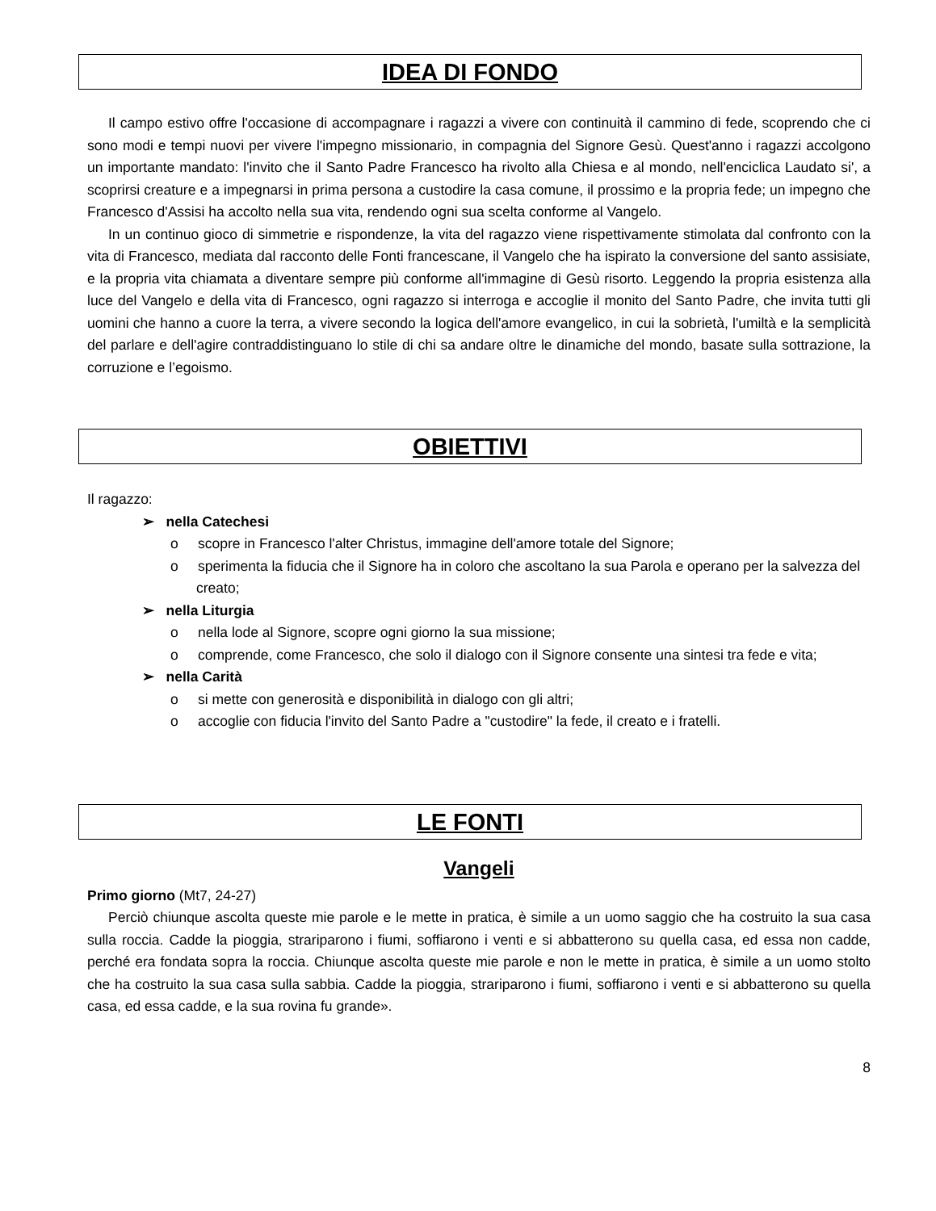IDEA DI FONDO
Il campo estivo offre l'occasione di accompagnare i ragazzi a vivere con continuità il cammino di fede, scoprendo che ci sono modi e tempi nuovi per vivere l'impegno missionario, in compagnia del Signore Gesù. Quest'anno i ragazzi accolgono un importante mandato: l'invito che il Santo Padre Francesco ha rivolto alla Chiesa e al mondo, nell'enciclica Laudato si', a scoprirsi creature e a impegnarsi in prima persona a custodire la casa comune, il prossimo e la propria fede; un impegno che Francesco d'Assisi ha accolto nella sua vita, rendendo ogni sua scelta conforme al Vangelo.
In un continuo gioco di simmetrie e rispondenze, la vita del ragazzo viene rispettivamente stimolata dal confronto con la vita di Francesco, mediata dal racconto delle Fonti francescane, il Vangelo che ha ispirato la conversione del santo assisiate, e la propria vita chiamata a diventare sempre più conforme all'immagine di Gesù risorto. Leggendo la propria esistenza alla luce del Vangelo e della vita di Francesco, ogni ragazzo si interroga e accoglie il monito del Santo Padre, che invita tutti gli uomini che hanno a cuore la terra, a vivere secondo la logica dell'amore evangelico, in cui la sobrietà, l'umiltà e la semplicità del parlare e dell'agire contraddistinguano lo stile di chi sa andare oltre le dinamiche del mondo, basate sulla sottrazione, la corruzione e l’egoismo.
OBIETTIVI
Il ragazzo:
➢ nella Catechesi
o scopre in Francesco l'alter Christus, immagine dell'amore totale del Signore;
o sperimenta la fiducia che il Signore ha in coloro che ascoltano la sua Parola e operano per la salvezza del creato;
➢ nella Liturgia
o nella lode al Signore, scopre ogni giorno la sua missione;
o comprende, come Francesco, che solo il dialogo con il Signore consente una sintesi tra fede e vita;
➢ nella Carità
o si mette con generosità e disponibilità in dialogo con gli altri;
o accoglie con fiducia l'invito del Santo Padre a "custodire" la fede, il creato e i fratelli.
LE FONTI
Vangeli
Primo giorno (Mt7, 24-27)
Perciò chiunque ascolta queste mie parole e le mette in pratica, è simile a un uomo saggio che ha costruito la sua casa sulla roccia. Cadde la pioggia, strariparono i fiumi, soffiarono i venti e si abbatterono su quella casa, ed essa non cadde, perché era fondata sopra la roccia. Chiunque ascolta queste mie parole e non le mette in pratica, è simile a un uomo stolto che ha costruito la sua casa sulla sabbia. Cadde la pioggia, strariparono i fiumi, soffiarono i venti e si abbatterono su quella casa, ed essa cadde, e la sua rovina fu grande».
8